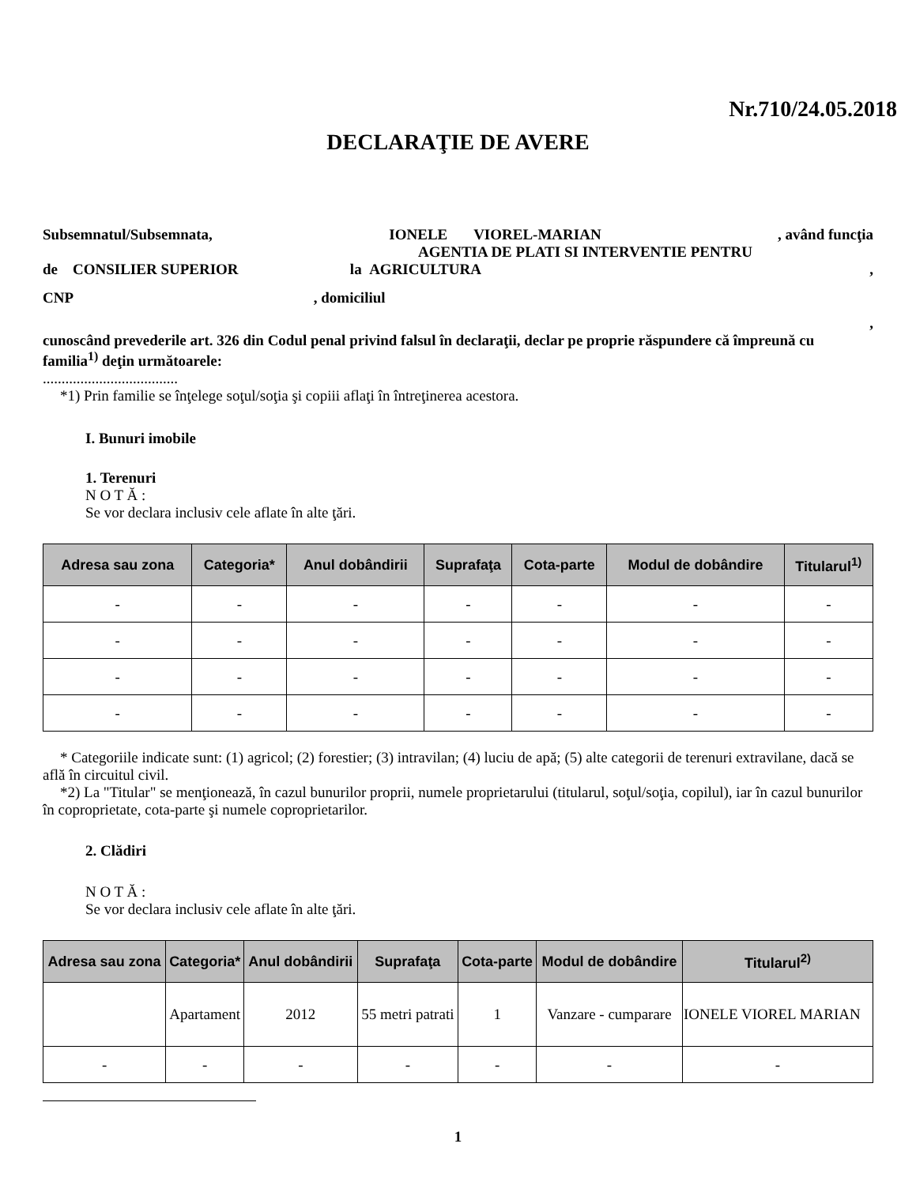Nr.710/24.05.2018
DECLARAŢIE DE AVERE
Subsemnatul/Subsemnata, IONELE VIOREL-MARIAN, având funcţia
AGENTIA DE PLATI SI INTERVENTIE PENTRU
de CONSILIER SUPERIOR la AGRICULTURA,
CNP , domiciliul
,
cunoscând prevederile art. 326 din Codul penal privind falsul în declaraţii, declar pe proprie răspundere că împreună cu familia<sup>1)</sup> deţin următoarele:
....................................
*1) Prin familie se înţelege soţul/soţia şi copiii aflaţi în întreţinerea acestora.
I. Bunuri imobile
1. Terenuri
N O T Ă :
Se vor declara inclusiv cele aflate în alte ţări.
| Adresa sau zona | Categoria* | Anul dobândirii | Suprafaţa | Cota-parte | Modul de dobândire | Titularul<sup>1)</sup> |
| --- | --- | --- | --- | --- | --- | --- |
| - | - | - | - | - | - | - |
| - | - | - | - | - | - | - |
| - | - | - | - | - | - | - |
| - | - | - | - | - | - | - |
* Categoriile indicate sunt: (1) agricol; (2) forestier; (3) intravilan; (4) luciu de apă; (5) alte categorii de terenuri extravilane, dacă se află în circuitul civil.
*2) La "Titular" se menţionează, în cazul bunurilor proprii, numele proprietarului (titularul, soţul/soţia, copilul), iar în cazul bunurilor în coproprietate, cota-parte şi numele coproprietarilor.
2. Clădiri
N O T Ă :
Se vor declara inclusiv cele aflate în alte ţări.
| Adresa sau zona | Categoria* | Anul dobândirii | Suprafaţa | Cota-parte | Modul de dobândire | Titularul<sup>2)</sup> |
| --- | --- | --- | --- | --- | --- | --- |
| | Apartament | 2012 | 55 metri patrati | 1 | Vanzare - cumparare | IONELE VIOREL MARIAN |
| - | - | - | - | - | - | - |
1